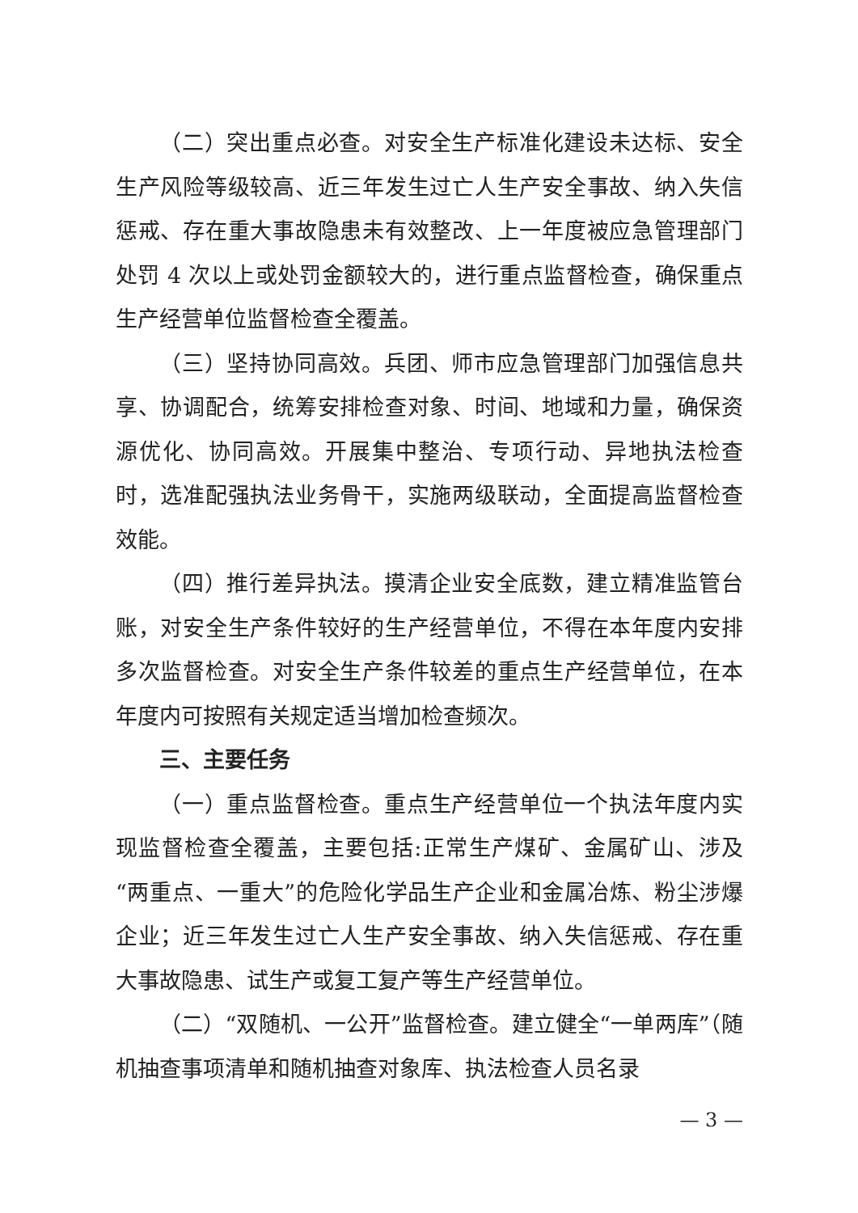（二）突出重点必查。对安全生产标准化建设未达标、安全生产风险等级较高、近三年发生过亡人生产安全事故、纳入失信惩戒、存在重大事故隐患未有效整改、上一年度被应急管理部门处罚 4 次以上或处罚金额较大的，进行重点监督检查，确保重点生产经营单位监督检查全覆盖。
（三）坚持协同高效。兵团、师市应急管理部门加强信息共享、协调配合，统筹安排检查对象、时间、地域和力量，确保资源优化、协同高效。开展集中整治、专项行动、异地执法检查时，选准配强执法业务骨干，实施两级联动，全面提高监督检查效能。
（四）推行差异执法。摸清企业安全底数，建立精准监管台账，对安全生产条件较好的生产经营单位，不得在本年度内安排多次监督检查。对安全生产条件较差的重点生产经营单位，在本年度内可按照有关规定适当增加检查频次。
三、主要任务
（一）重点监督检查。重点生产经营单位一个执法年度内实现监督检查全覆盖，主要包括:正常生产煤矿、金属矿山、涉及“两重点、一重大”的危险化学品生产企业和金属冶炼、粉尘涉爆企业；近三年发生过亡人生产安全事故、纳入失信惩戒、存在重大事故隐患、试生产或复工复产等生产经营单位。
（二）“双随机、一公开”监督检查。建立健全“一单两库”（随机抽查事项清单和随机抽查对象库、执法检查人员名录
— 3 —